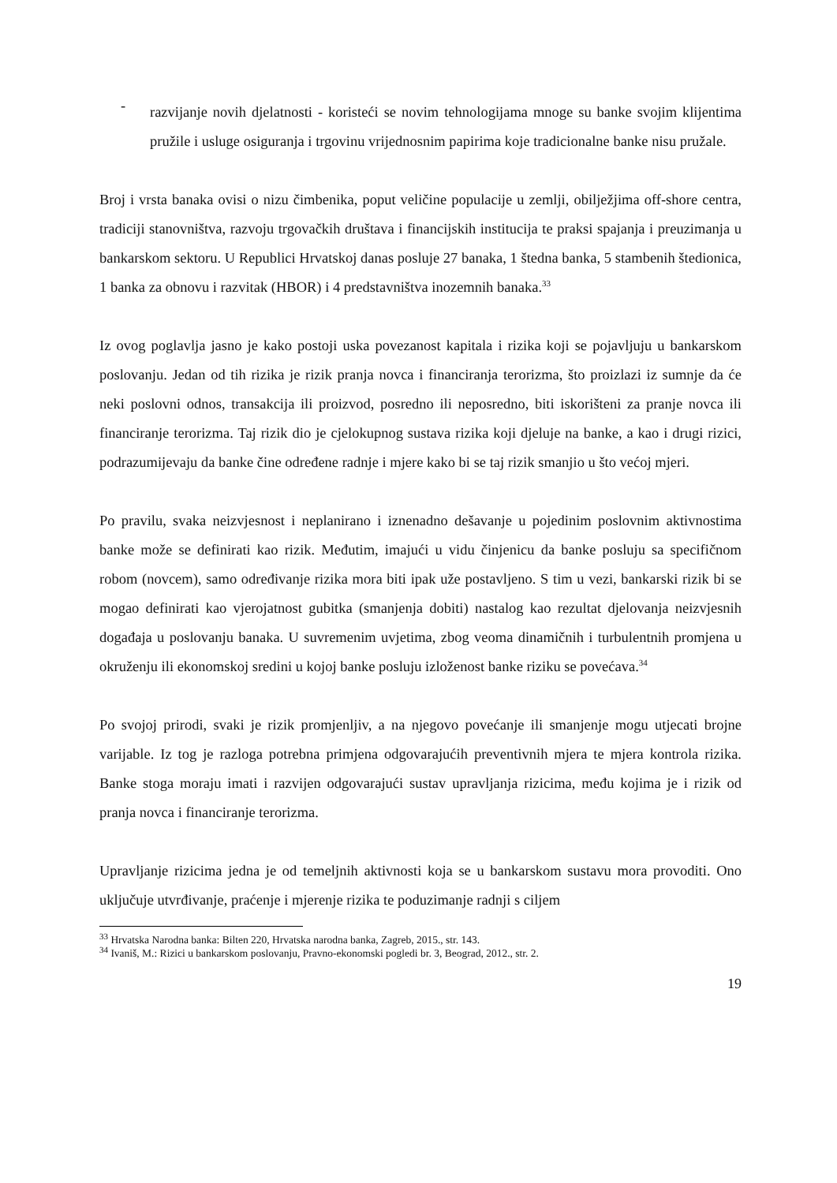-
razvijanje novih djelatnosti - koristeći se novim tehnologijama mnoge su banke svojim klijentima pružile i usluge osiguranja i trgovinu vrijednosnim papirima koje tradicionalne banke nisu pružale.
Broj i vrsta banaka ovisi o nizu čimbenika, poput veličine populacije u zemlji, obilježjima off-shore centra, tradiciji stanovništva, razvoju trgovačkih društava i financijskih institucija te praksi spajanja i preuzimanja u bankarskom sektoru. U Republici Hrvatskoj danas posluje 27 banaka, 1 štedna banka, 5 stambenih štedionica, 1 banka za obnovu i razvitak (HBOR) i 4 predstavništva inozemnih banaka.<sup>33</sup>
Iz ovog poglavlja jasno je kako postoji uska povezanost kapitala i rizika koji se pojavljuju u bankarskom poslovanju. Jedan od tih rizika je rizik pranja novca i financiranja terorizma, što proizlazi iz sumnje da će neki poslovni odnos, transakcija ili proizvod, posredno ili neposredno, biti iskorišteni za pranje novca ili financiranje terorizma. Taj rizik dio je cjelokupnog sustava rizika koji djeluje na banke, a kao i drugi rizici, podrazumijevaju da banke čine određene radnje i mjere kako bi se taj rizik smanjio u što većoj mjeri.
Po pravilu, svaka neizvjesnost i neplanirano i iznenadno dešavanje u pojedinim poslovnim aktivnostima banke može se definirati kao rizik. Međutim, imajući u vidu činjenicu da banke posluju sa specifičnom robom (novcem), samo određivanje rizika mora biti ipak uže postavljeno. S tim u vezi, bankarski rizik bi se mogao definirati kao vjerojatnost gubitka (smanjenja dobiti) nastalog kao rezultat djelovanja neizvjesnih događaja u poslovanju banaka. U suvremenim uvjetima, zbog veoma dinamičnih i turbulentnih promjena u okruženju ili ekonomskoj sredini u kojoj banke posluju izloženost banke riziku se povećava.<sup>34</sup>
Po svojoj prirodi, svaki je rizik promjenljiv, a na njegovo povećanje ili smanjenje mogu utjecati brojne varijable. Iz tog je razloga potrebna primjena odgovarajućih preventivnih mjera te mjera kontrola rizika. Banke stoga moraju imati i razvijen odgovarajući sustav upravljanja rizicima, među kojima je i rizik od pranja novca i financiranje terorizma.
Upravljanje rizicima jedna je od temeljnih aktivnosti koja se u bankarskom sustavu mora provoditi. Ono uključuje utvrđivanje, praćenje i mjerenje rizika te poduzimanje radnji s ciljem
<sup>33</sup> Hrvatska Narodna banka: Bilten 220, Hrvatska narodna banka, Zagreb, 2015., str. 143.
<sup>34</sup> Ivaniš, M.: Rizici u bankarskom poslovanju, Pravno-ekonomski pogledi br. 3, Beograd, 2012., str. 2.
19